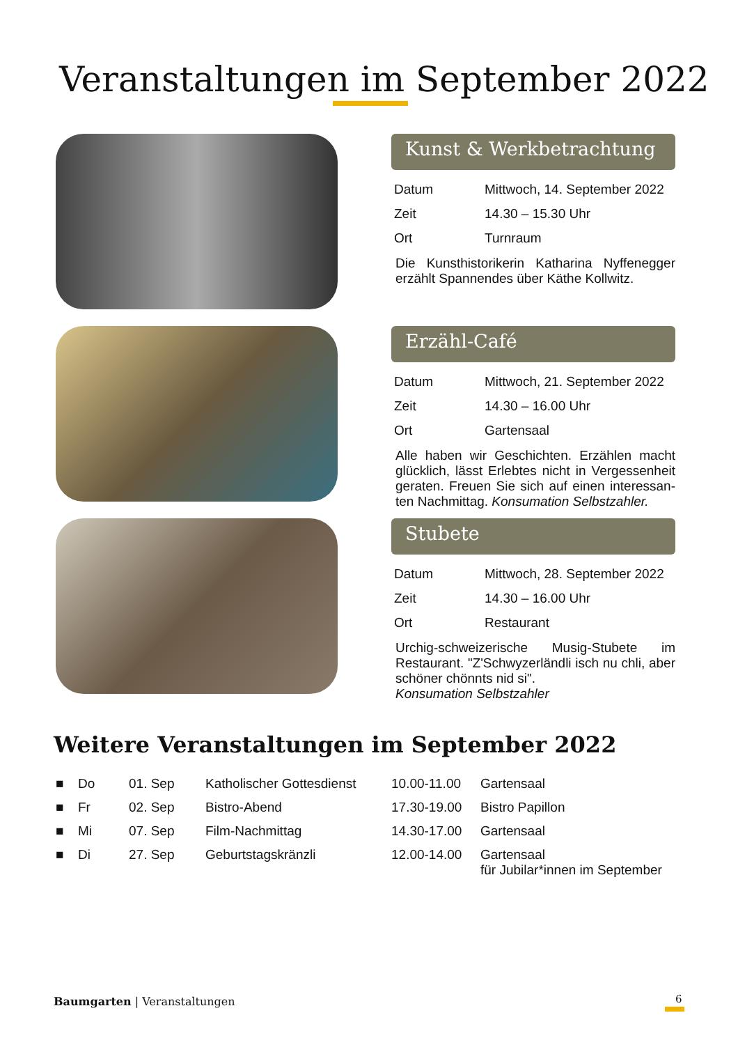Veranstaltungen im September 2022
Kunst & Werkbetrachtung
| Datum | Mittwoch, 14. September 2022 |
| Zeit | 14.30 – 15.30 Uhr |
| Ort | Turnraum |
Die Kunsthistorikerin Katharina Nyffenegger erzählt Spannendes über Käthe Kollwitz.
Erzähl-Café
| Datum | Mittwoch, 21. September 2022 |
| Zeit | 14.30 – 16.00 Uhr |
| Ort | Gartensaal |
Alle haben wir Geschichten. Erzählen macht glücklich, lässt Erlebtes nicht in Vergessenheit geraten. Freuen Sie sich auf einen interessan-ten Nachmittag. Konsumation Selbstzahler.
Stubete
| Datum | Mittwoch, 28. September 2022 |
| Zeit | 14.30 – 16.00 Uhr |
| Ort | Restaurant |
Urchig-schweizerische Musig-Stubete im Restaurant. "Z'Schwyzerländli isch nu chli, aber schöner chönnts nid si".
Konsumation Selbstzahler
Weitere Veranstaltungen im September 2022
| ■ | Do | 01. Sep | Katholischer Gottesdienst | 10.00-11.00 | Gartensaal |
| ■ | Fr | 02. Sep | Bistro-Abend | 17.30-19.00 | Bistro Papillon |
| ■ | Mi | 07. Sep | Film-Nachmittag | 14.30-17.00 | Gartensaal |
| ■ | Di | 27. Sep | Geburtstagskränzli | 12.00-14.00 | Gartensaal für Jubilar*innen im September |
Baumgarten | Veranstaltungen 6